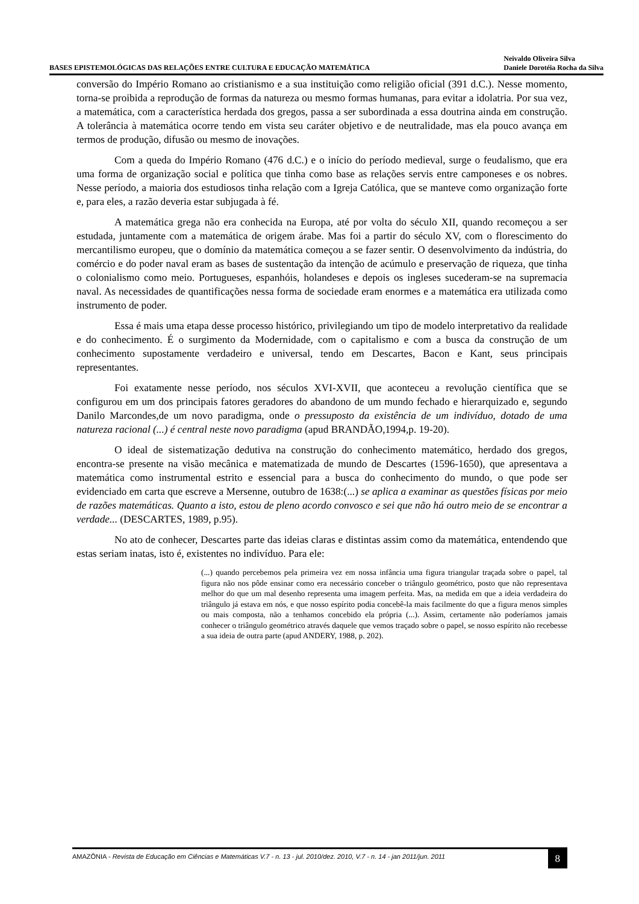BASES EPISTEMOLÓGICAS DAS RELAÇÕES ENTRE CULTURA E EDUCAÇÃO MATEMÁTICA
Neivaldo Oliveira Silva
Daniele Dorotéia Rocha da Silva
conversão do Império Romano ao cristianismo e a sua instituição como religião oficial (391 d.C.). Nesse momento, torna-se proibida a reprodução de formas da natureza ou mesmo formas humanas, para evitar a idolatria. Por sua vez, a matemática, com a característica herdada dos gregos, passa a ser subordinada a essa doutrina ainda em construção. A tolerância à matemática ocorre tendo em vista seu caráter objetivo e de neutralidade, mas ela pouco avança em termos de produção, difusão ou mesmo de inovações.
Com a queda do Império Romano (476 d.C.) e o início do período medieval, surge o feudalismo, que era uma forma de organização social e política que tinha como base as relações servis entre camponeses e os nobres. Nesse período, a maioria dos estudiosos tinha relação com a Igreja Católica, que se manteve como organização forte e, para eles, a razão deveria estar subjugada à fé.
A matemática grega não era conhecida na Europa, até por volta do século XII, quando recomeçou a ser estudada, juntamente com a matemática de origem árabe. Mas foi a partir do século XV, com o florescimento do mercantilismo europeu, que o domínio da matemática começou a se fazer sentir. O desenvolvimento da indústria, do comércio e do poder naval eram as bases de sustentação da intenção de acúmulo e preservação de riqueza, que tinha o colonialismo como meio. Portugueses, espanhóis, holandeses e depois os ingleses sucederam-se na supremacia naval. As necessidades de quantificações nessa forma de sociedade eram enormes e a matemática era utilizada como instrumento de poder.
Essa é mais uma etapa desse processo histórico, privilegiando um tipo de modelo interpretativo da realidade e do conhecimento. É o surgimento da Modernidade, com o capitalismo e com a busca da construção de um conhecimento supostamente verdadeiro e universal, tendo em Descartes, Bacon e Kant, seus principais representantes.
Foi exatamente nesse período, nos séculos XVI-XVII, que aconteceu a revolução científica que se configurou em um dos principais fatores geradores do abandono de um mundo fechado e hierarquizado e, segundo Danilo Marcondes,de um novo paradigma, onde o pressuposto da existência de um indivíduo, dotado de uma natureza racional (...) é central neste novo paradigma (apud BRANDÃO,1994,p. 19-20).
O ideal de sistematização dedutiva na construção do conhecimento matemático, herdado dos gregos, encontra-se presente na visão mecânica e matematizada de mundo de Descartes (1596-1650), que apresentava a matemática como instrumental estrito e essencial para a busca do conhecimento do mundo, o que pode ser evidenciado em carta que escreve a Mersenne, outubro de 1638:(...) se aplica a examinar as questões físicas por meio de razões matemáticas. Quanto a isto, estou de pleno acordo convosco e sei que não há outro meio de se encontrar a verdade... (DESCARTES, 1989, p.95).
No ato de conhecer, Descartes parte das ideias claras e distintas assim como da matemática, entendendo que estas seriam inatas, isto é, existentes no indivíduo. Para ele:
(...) quando percebemos pela primeira vez em nossa infância uma figura triangular traçada sobre o papel, tal figura não nos pôde ensinar como era necessário conceber o triângulo geométrico, posto que não representava melhor do que um mal desenho representa uma imagem perfeita. Mas, na medida em que a ideia verdadeira do triângulo já estava em nós, e que nosso espírito podia concebê-la mais facilmente do que a figura menos simples ou mais composta, não a tenhamos concebido ela própria (...). Assim, certamente não poderíamos jamais conhecer o triângulo geométrico através daquele que vemos traçado sobre o papel, se nosso espírito não recebesse a sua ideia de outra parte (apud ANDERY, 1988, p. 202).
AMAZÔNIA - Revista de Educação em Ciências e Matemáticas V.7 - n. 13 - jul. 2010/dez. 2010, V.7 - n. 14 - jan 2011/jun. 2011
8